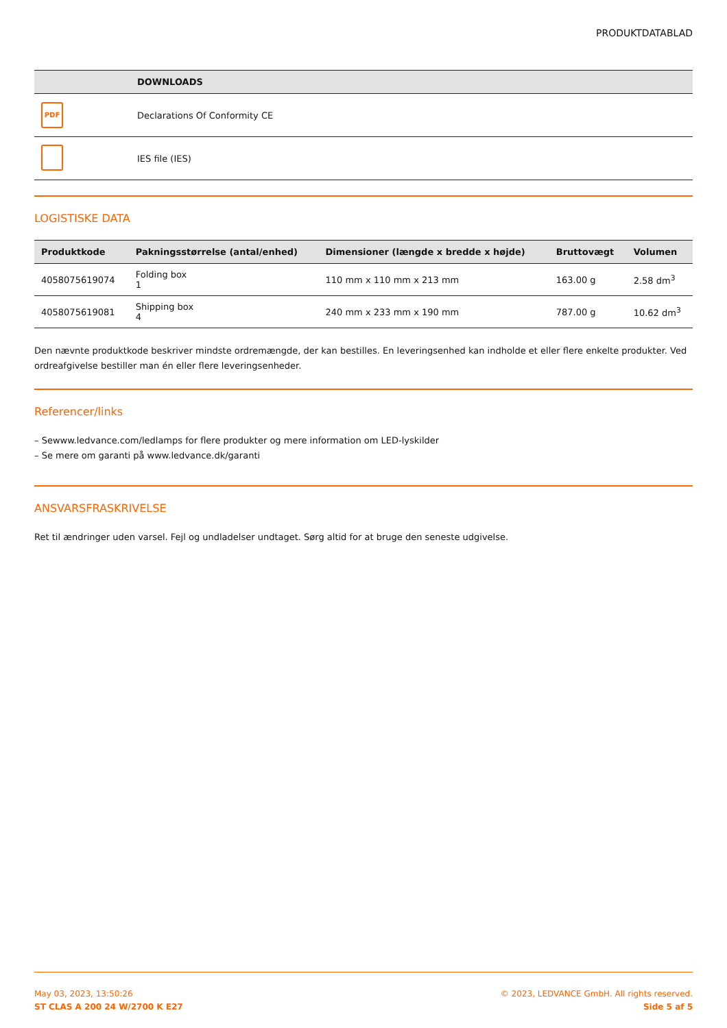PRODUKTDATABLAD
| | DOWNLOADS |
| --- | --- |
| PDF | Declarations Of Conformity CE |
| | IES file (IES) |
LOGISTISKE DATA
| Produktkode | Pakningsstørrelse (antal/enhed) | Dimensioner (længde x bredde x højde) | Bruttovægt | Volumen |
| --- | --- | --- | --- | --- |
| 4058075619074 | Folding box 1 | 110 mm x 110 mm x 213 mm | 163.00 g | 2.58 dm<sup>3</sup> |
| 4058075619081 | Shipping box 4 | 240 mm x 233 mm x 190 mm | 787.00 g | 10.62 dm<sup>3</sup> |
Den nævnte produktkode beskriver mindste ordremængde, der kan bestilles. En leveringsenhed kan indholde et eller flere enkelte produkter. Ved ordreafgivelse bestiller man én eller flere leveringsenheder.
Referencer/links
– Sewww.ledvance.com/ledlamps for flere produkter og mere information om LED-lyskilder
– Se mere om garanti på www.ledvance.dk/garanti
ANSVARSFRASKRIVELSE
Ret til ændringer uden varsel. Fejl og undladelser undtaget. Sørg altid for at bruge den seneste udgivelse.
May 03, 2023, 13:50:26
ST CLAS A 200 24 W/2700 K E27
© 2023, LEDVANCE GmbH. All rights reserved.
Side 5 af 5